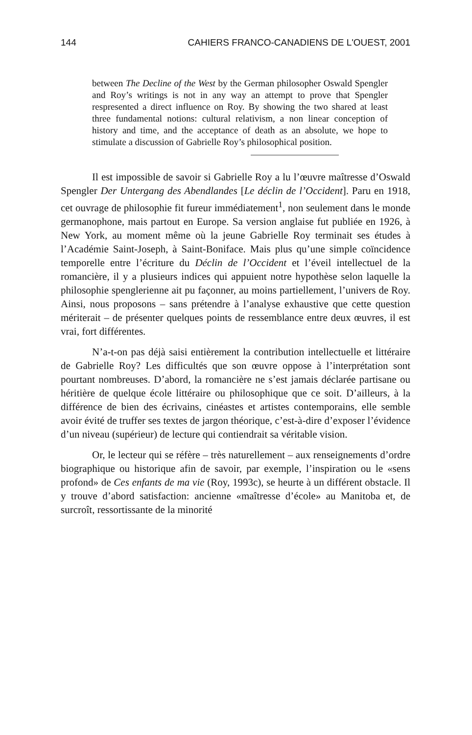144 CAHIERS FRANCO-CANADIENS DE L'OUEST, 2001
between The Decline of the West by the German philosopher Oswald Spengler and Roy’s writings is not in any way an attempt to prove that Spengler respresented a direct influence on Roy. By showing the two shared at least three fundamental notions: cultural relativism, a non linear conception of history and time, and the acceptance of death as an absolute, we hope to stimulate a discussion of Gabrielle Roy’s philosophical position.
Il est impossible de savoir si Gabrielle Roy a lu l’œuvre maîtresse d’Oswald Spengler Der Untergang des Abendlandes [Le déclin de l’Occident]. Paru en 1918, cet ouvrage de philosophie fit fureur immédiatement<sup>1</sup>, non seulement dans le monde germanophone, mais partout en Europe. Sa version anglaise fut publiée en 1926, à New York, au moment même où la jeune Gabrielle Roy terminait ses études à l’Académie Saint-Joseph, à Saint-Boniface. Mais plus qu’une simple coïncidence temporelle entre l’écriture du Déclin de l’Occident et l’éveil intellectuel de la romancière, il y a plusieurs indices qui appuient notre hypothèse selon laquelle la philosophie spenglerienne ait pu façonner, au moins partiellement, l’univers de Roy. Ainsi, nous proposons – sans prétendre à l’analyse exhaustive que cette question mériterait – de présenter quelques points de ressemblance entre deux œuvres, il est vrai, fort différentes.
N’a-t-on pas déjà saisi entièrement la contribution intellectuelle et littéraire de Gabrielle Roy? Les difficultés que son œuvre oppose à l’interprétation sont pourtant nombreuses. D’abord, la romancière ne s’est jamais déclarée partisane ou héritière de quelque école littéraire ou philosophique que ce soit. D’ailleurs, à la différence de bien des écrivains, cinéastes et artistes contemporains, elle semble avoir évité de truffer ses textes de jargon théorique, c’est-à-dire d’exposer l’évidence d’un niveau (supérieur) de lecture qui contiendrait sa véritable vision.
Or, le lecteur qui se réfère – très naturellement – aux renseignements d’ordre biographique ou historique afin de savoir, par exemple, l’inspiration ou le «sens profond» de Ces enfants de ma vie (Roy, 1993c), se heurte à un différent obstacle. Il y trouve d’abord satisfaction: ancienne «maîtresse d’école» au Manitoba et, de surcroît, ressortissante de la minorité